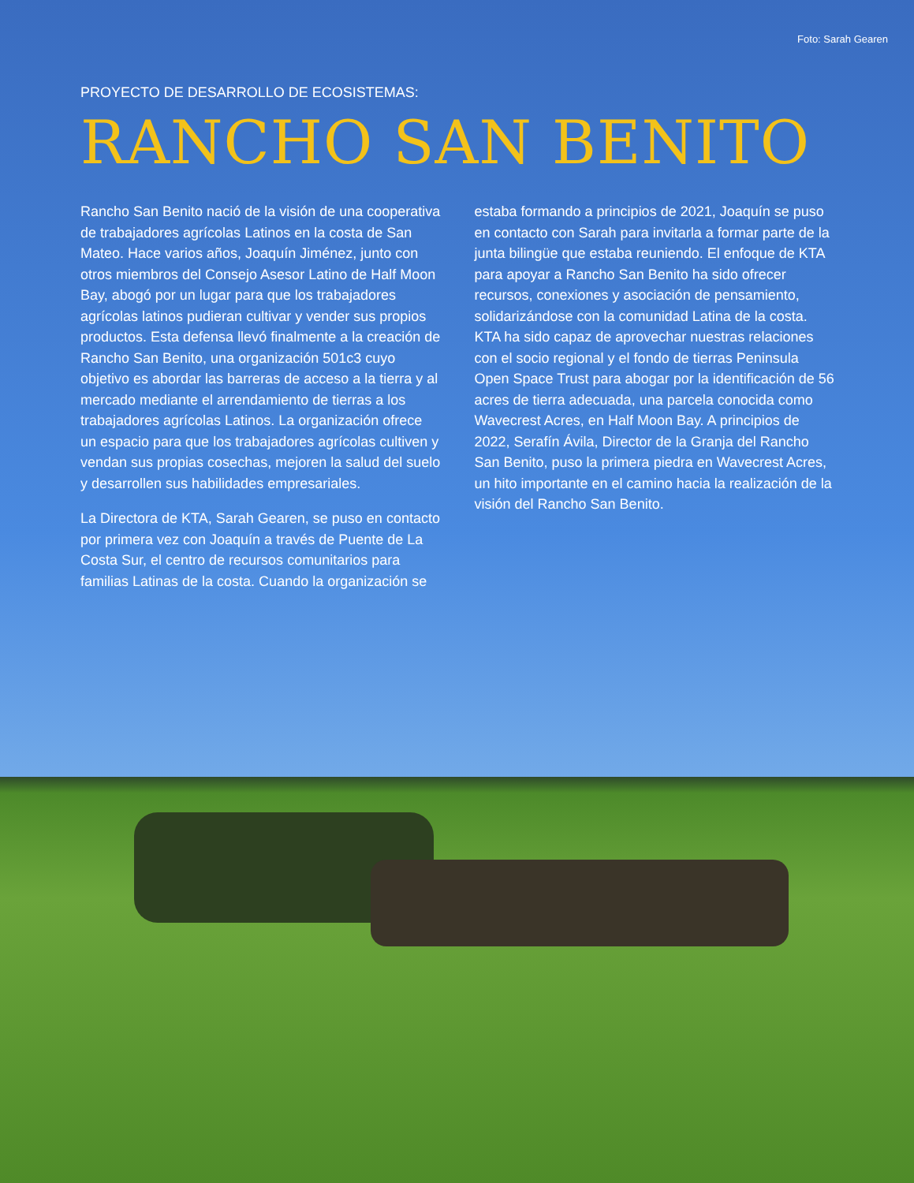Foto: Sarah Gearen
PROYECTO DE DESARROLLO DE ECOSISTEMAS:
RANCHO SAN BENITO
Rancho San Benito nació de la visión de una cooperativa de trabajadores agrícolas Latinos en la costa de San Mateo. Hace varios años, Joaquín Jiménez, junto con otros miembros del Consejo Asesor Latino de Half Moon Bay, abogó por un lugar para que los trabajadores agrícolas latinos pudieran cultivar y vender sus propios productos. Esta defensa llevó finalmente a la creación de Rancho San Benito, una organización 501c3 cuyo objetivo es abordar las barreras de acceso a la tierra y al mercado mediante el arrendamiento de tierras a los trabajadores agrícolas Latinos. La organización ofrece un espacio para que los trabajadores agrícolas cultiven y vendan sus propias cosechas, mejoren la salud del suelo y desarrollen sus habilidades empresariales.
La Directora de KTA, Sarah Gearen, se puso en contacto por primera vez con Joaquín a través de Puente de La Costa Sur, el centro de recursos comunitarios para familias Latinas de la costa. Cuando la organización se
estaba formando a principios de 2021, Joaquín se puso en contacto con Sarah para invitarla a formar parte de la junta bilingüe que estaba reuniendo. El enfoque de KTA para apoyar a Rancho San Benito ha sido ofrecer recursos, conexiones y asociación de pensamiento, solidarizándose con la comunidad Latina de la costa. KTA ha sido capaz de aprovechar nuestras relaciones con el socio regional y el fondo de tierras Peninsula Open Space Trust para abogar por la identificación de 56 acres de tierra adecuada, una parcela conocida como Wavecrest Acres, en Half Moon Bay. A principios de 2022, Serafín Ávila, Director de la Granja del Rancho San Benito, puso la primera piedra en Wavecrest Acres, un hito importante en el camino hacia la realización de la visión del Rancho San Benito.